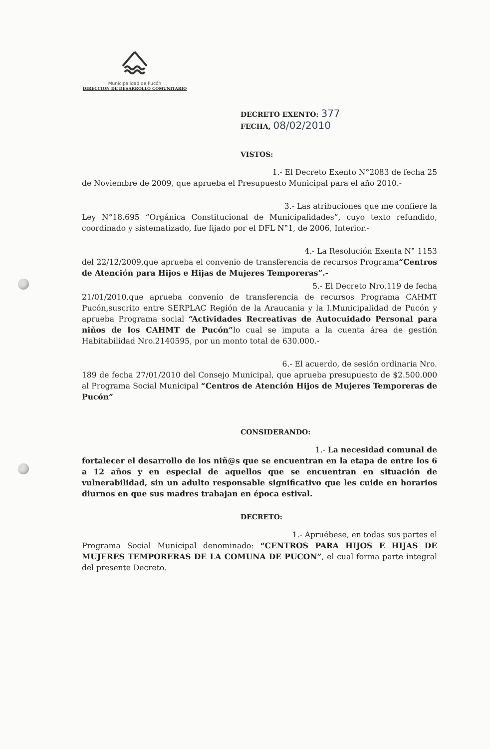Municipalidad de Pucón
DIRECCION DE DESARROLLO COMUNITARIO
DECRETO EXENTO: 377
FECHA, 08/02/2010
VISTOS:
1.- El Decreto Exento N°2083 de fecha 25
de Noviembre de 2009, que aprueba el Presupuesto Municipal para el año 2010.-
3.- Las atribuciones que me confiere la
Ley N°18.695 “Orgánica Constitucional de Municipalidades”, cuyo texto refundido, coordinado y sistematizado, fue fijado por el DFL N°1, de 2006, Interior.-
4.- La Resolución Exenta N° 1153
del 22/12/2009,que aprueba el convenio de transferencia de recursos Programa“Centros de Atención para Hijos e Hijas de Mujeres Temporeras”.-
5.- El Decreto Nro.119 de fecha
21/01/2010,que aprueba convenio de transferencia de recursos Programa CAHMT Pucón,suscrito entre SERPLAC Región de la Araucania y la I.Municipalidad de Pucón y aprueba Programa social “Actividades Recreativas de Autocuidado Personal para niños de los CAHMT de Pucón”lo cual se imputa a la cuenta área de gestión Habitabilidad Nro.2140595, por un monto total de 630.000.-
6.- El acuerdo, de sesión ordinaria Nro.
189 de fecha 27/01/2010 del Consejo Municipal, que aprueba presupuesto de $2.500.000 al Programa Social Municipal “Centros de Atención Hijos de Mujeres Temporeras de Pucón”
CONSIDERANDO:
1.- La necesidad comunal de
fortalecer el desarrollo de los niñ@s que se encuentran en la etapa de entre los 6 a 12 años y en especial de aquellos que se encuentran en situación de vulnerabilidad, sin un adulto responsable significativo que les cuide en horarios diurnos en que sus madres trabajan en época estival.
DECRETO:
1.- Apruébese, en todas sus partes el
Programa Social Municipal denominado: “CENTROS PARA HIJOS E HIJAS DE MUJERES TEMPORERAS DE LA COMUNA DE PUCON”, el cual forma parte integral del presente Decreto.